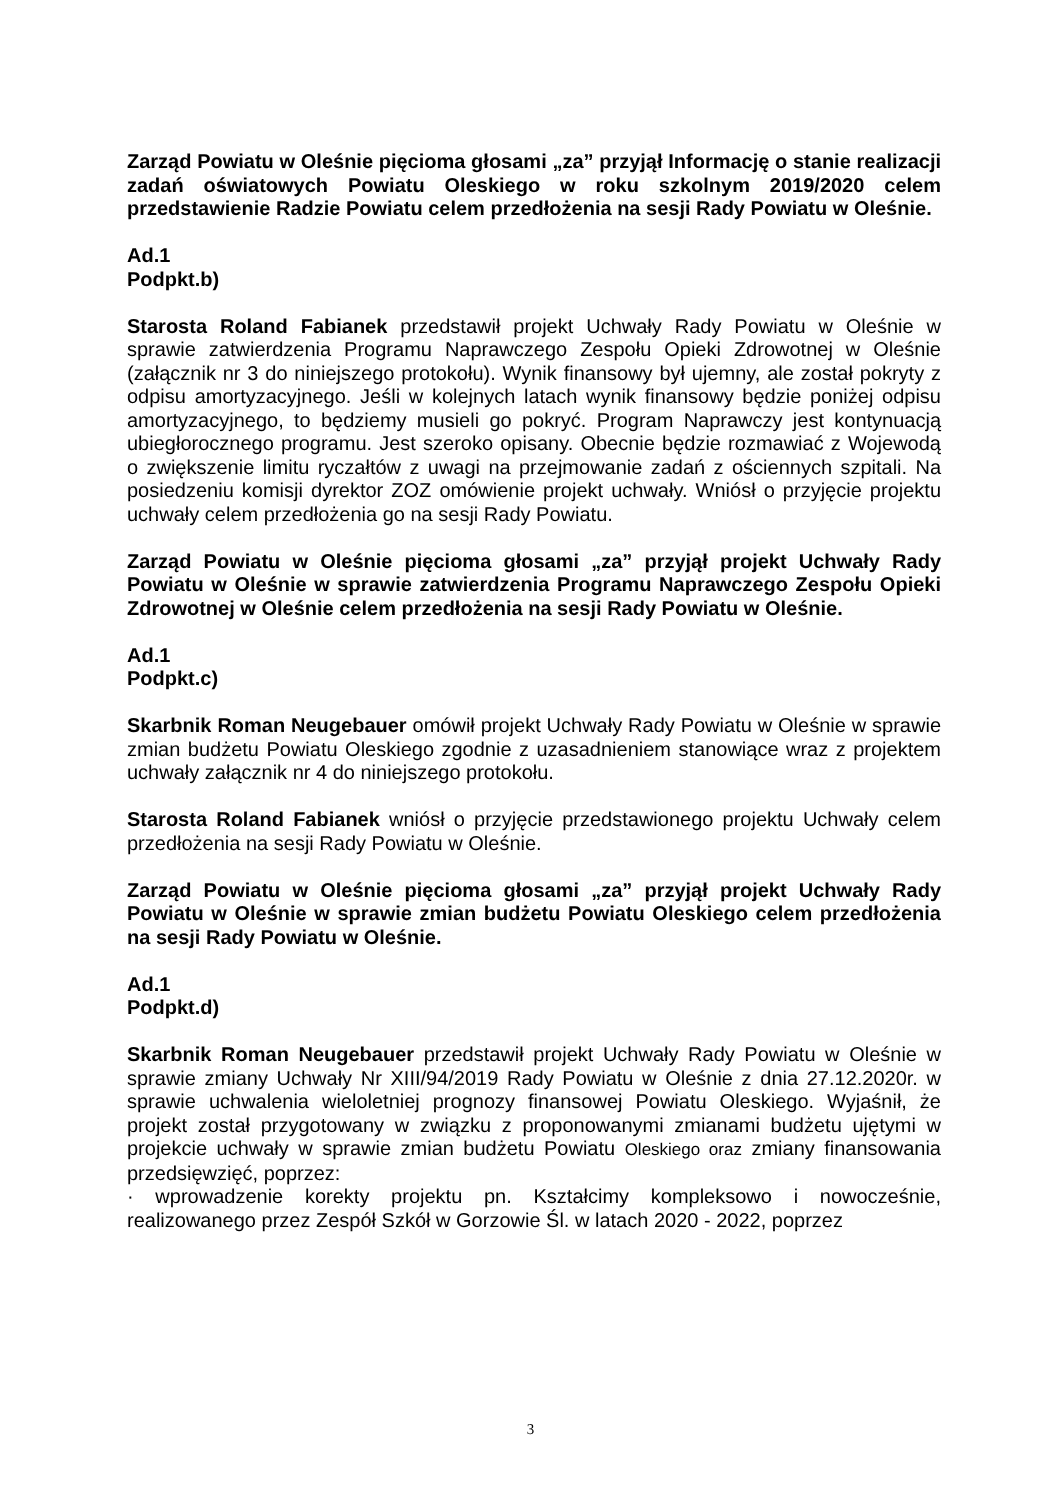Zarząd Powiatu w Oleśnie pięcioma głosami „za” przyjął Informację o stanie realizacji zadań oświatowych Powiatu Oleskiego w roku szkolnym 2019/2020 celem przedstawienie Radzie Powiatu celem przedłożenia na sesji Rady Powiatu w Oleśnie.
Ad.1
Podpkt.b)
Starosta Roland Fabianek przedstawił projekt Uchwały Rady Powiatu w Oleśnie w sprawie zatwierdzenia Programu Naprawczego Zespołu Opieki Zdrowotnej w Oleśnie (załącznik nr 3 do niniejszego protokołu). Wynik finansowy był ujemny, ale został pokryty z odpisu amortyzacyjnego. Jeśli w kolejnych latach wynik finansowy będzie poniżej odpisu amortyzacyjnego, to będziemy musieli go pokryć. Program Naprawczy jest kontynuacją ubiegłorocznego programu. Jest szeroko opisany. Obecnie będzie rozmawiać z Wojewodą o zwiększenie limitu ryczałtów z uwagi na przejmowanie zadań z ościennych szpitali. Na posiedzeniu komisji dyrektor ZOZ omówienie projekt uchwały. Wniósł o przyjęcie projektu uchwały celem przedłożenia go na sesji Rady Powiatu.
Zarząd Powiatu w Oleśnie pięcioma głosami „za” przyjął projekt Uchwały Rady Powiatu w Oleśnie w sprawie zatwierdzenia Programu Naprawczego Zespołu Opieki Zdrowotnej w Oleśnie celem przedłożenia na sesji Rady Powiatu w Oleśnie.
Ad.1
Podpkt.c)
Skarbnik Roman Neugebauer omówił projekt Uchwały Rady Powiatu w Oleśnie w sprawie zmian budżetu Powiatu Oleskiego zgodnie z uzasadnieniem stanowiące wraz z projektem uchwały załącznik nr 4 do niniejszego protokołu.
Starosta Roland Fabianek wniósł o przyjęcie przedstawionego projektu Uchwały celem przedłożenia na sesji Rady Powiatu w Oleśnie.
Zarząd Powiatu w Oleśnie pięcioma głosami „za” przyjął projekt Uchwały Rady Powiatu w Oleśnie w sprawie zmian budżetu Powiatu Oleskiego celem przedłożenia na sesji Rady Powiatu w Oleśnie.
Ad.1
Podpkt.d)
Skarbnik Roman Neugebauer przedstawił projekt Uchwały Rady Powiatu w Oleśnie w sprawie zmiany Uchwały Nr XIII/94/2019 Rady Powiatu w Oleśnie z dnia 27.12.2020r. w sprawie uchwalenia wieloletniej prognozy finansowej Powiatu Oleskiego. Wyjaśnił, że projekt został przygotowany w związku z proponowanymi zmianami budżetu ujętymi w projekcie uchwały w sprawie zmian budżetu Powiatu Oleskiego oraz zmiany finansowania przedsięwzięć, poprzez:
· wprowadzenie korekty projektu pn. Kształcimy kompleksowo i nowocześnie, realizowanego przez Zespół Szkół w Gorzowie Śl. w latach 2020 - 2022, poprzez
3